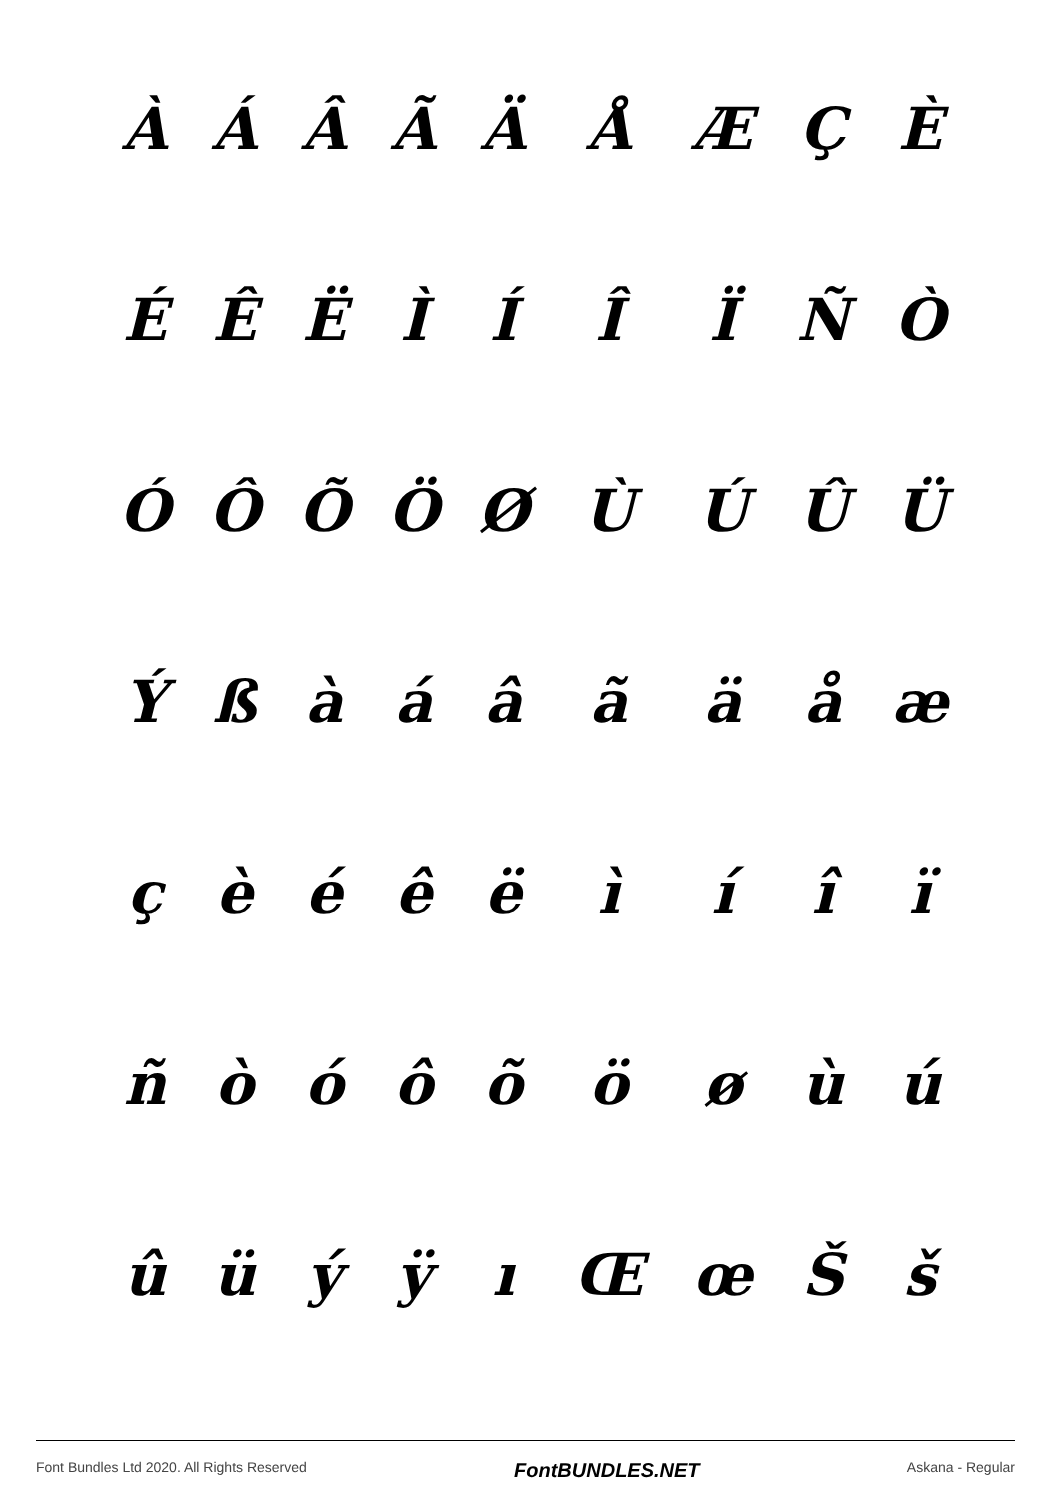| À | Á | Â | Ã | Ä | Å | Æ | Ç | È |
| É | Ê | Ë | Ì | Í | Î | Ï | Ñ | Ò |
| Ó | Ô | Õ | Ö | Ø | Ù | Ú | Û | Ü |
| Ý | ß | à | á | â | ã | ä | å | æ |
| ç | è | é | ê | ë | ì | í | î | ï |
| ñ | ò | ó | ô | õ | ö | ø | ù | ú |
| û | ü | ý | ÿ | ı | Œ | œ | Š | š |
Font Bundles Ltd 2020. All Rights Reserved FontBUNDLES.NET Askana - Regular